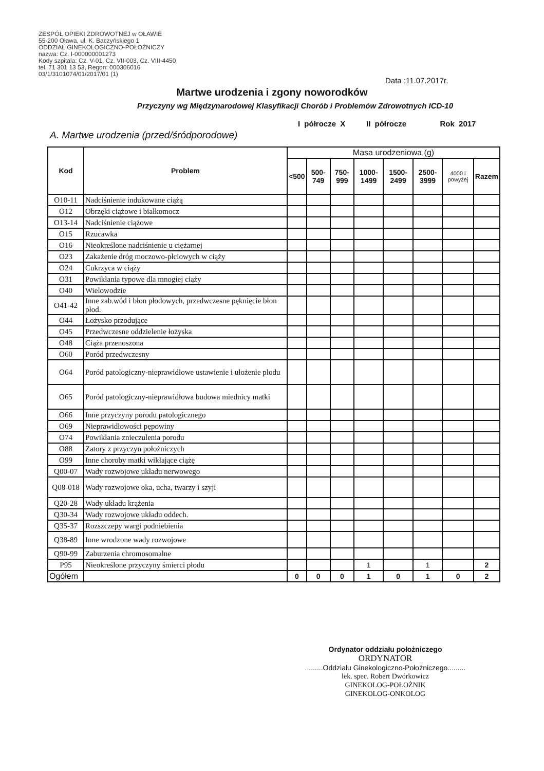ZESPÓŁ OPIEKI ZDROWOTNEJ w OŁAWIE
55-200 Oława, ul. K. Baczyńskiego 1
ODDZIAŁ GINEKOLOGICZNO-POŁOŻNICZY
nazwa: Cz. I-000000001273
Kody szpitala: Cz. V-01, Cz. VII-003, Cz. VIII-4450
tel. 71 301 13 53, Regon: 000306016
03/1/3101074/01/2017/01 (1)
Data :11.07.2017r.
Martwe urodzenia i zgony noworodków
Przyczyny wg Międzynarodowej Klasyfikacji Chorób i Problemów Zdrowotnych ICD-10
I półrocze X II półrocze Rok 2017
A. Martwe urodzenia (przed/śródporodowe)
| Kod | Problem | Masa urodzeniowa (g) | | | | | | | |
| --- | --- | --- | --- | --- | --- | --- | --- | --- | --- |
| | | <500 | 500- 749 | 750- 999 | 1000- 1499 | 1500- 2499 | 2500- 3999 | 4000 i powyżej | Razem |
| O10-11 | Nadciśnienie indukowane ciążą | | | | | | | | |
| O12 | Obrzęki ciążowe i białkomocz | | | | | | | | |
| O13-14 | Nadciśnienie ciążowe | | | | | | | | |
| O15 | Rzucawka | | | | | | | | |
| O16 | Nieokreślone nadciśnienie u ciężarnej | | | | | | | | |
| O23 | Zakażenie dróg moczowo-płciowych w ciąży | | | | | | | | |
| O24 | Cukrzyca w ciąży | | | | | | | | |
| O31 | Powikłania typowe dla mnogiej ciąży | | | | | | | | |
| O40 | Wielowodzie | | | | | | | | |
| O41-42 | Inne zab.wód i błon płodowych, przedwczesne pęknięcie błon płod. | | | | | | | | |
| O44 | Łożysko przodujące | | | | | | | | |
| O45 | Przedwczesne oddzielenie łożyska | | | | | | | | |
| O48 | Ciąża przenoszona | | | | | | | | |
| O60 | Poród przedwczesny | | | | | | | | |
| O64 | Poród patologiczny-nieprawidłowe ustawienie i ułożenie płodu | | | | | | | | |
| O65 | Poród patologiczny-nieprawidłowa budowa miednicy matki | | | | | | | | |
| O66 | Inne przyczyny porodu patologicznego | | | | | | | | |
| O69 | Nieprawidłowości pępowiny | | | | | | | | |
| O74 | Powikłania znieczulenia porodu | | | | | | | | |
| O88 | Zatory z przyczyn położniczych | | | | | | | | |
| O99 | Inne choroby matki wikłające ciążę | | | | | | | | |
| Q00-07 | Wady rozwojowe układu nerwowego | | | | | | | | |
| Q08-018 | Wady rozwojowe oka, ucha, twarzy i szyji | | | | | | | | |
| Q20-28 | Wady układu krążenia | | | | | | | | |
| Q30-34 | Wady rozwojowe układu oddech. | | | | | | | | |
| Q35-37 | Rozszczepy wargi podniebienia | | | | | | | | |
| Q38-89 | Inne wrodzone wady rozwojowe | | | | | | | | |
| Q90-99 | Zaburzenia chromosomalne | | | | | | | | |
| P95 | Nieokreślone przyczyny śmierci płodu | | | | 1 | | 1 | | 2 |
| Ogółem | | 0 | 0 | 0 | 1 | 0 | 1 | 0 | 2 |
Ordynator oddziału położniczego
ORDYNATOR
.........Oddziału Ginekologiczno-Położniczego.........
lek. spec. Robert Dwórkowicz
GINEKOLOG-POŁOŻNIK
GINEKOLOG-ONKOLOG